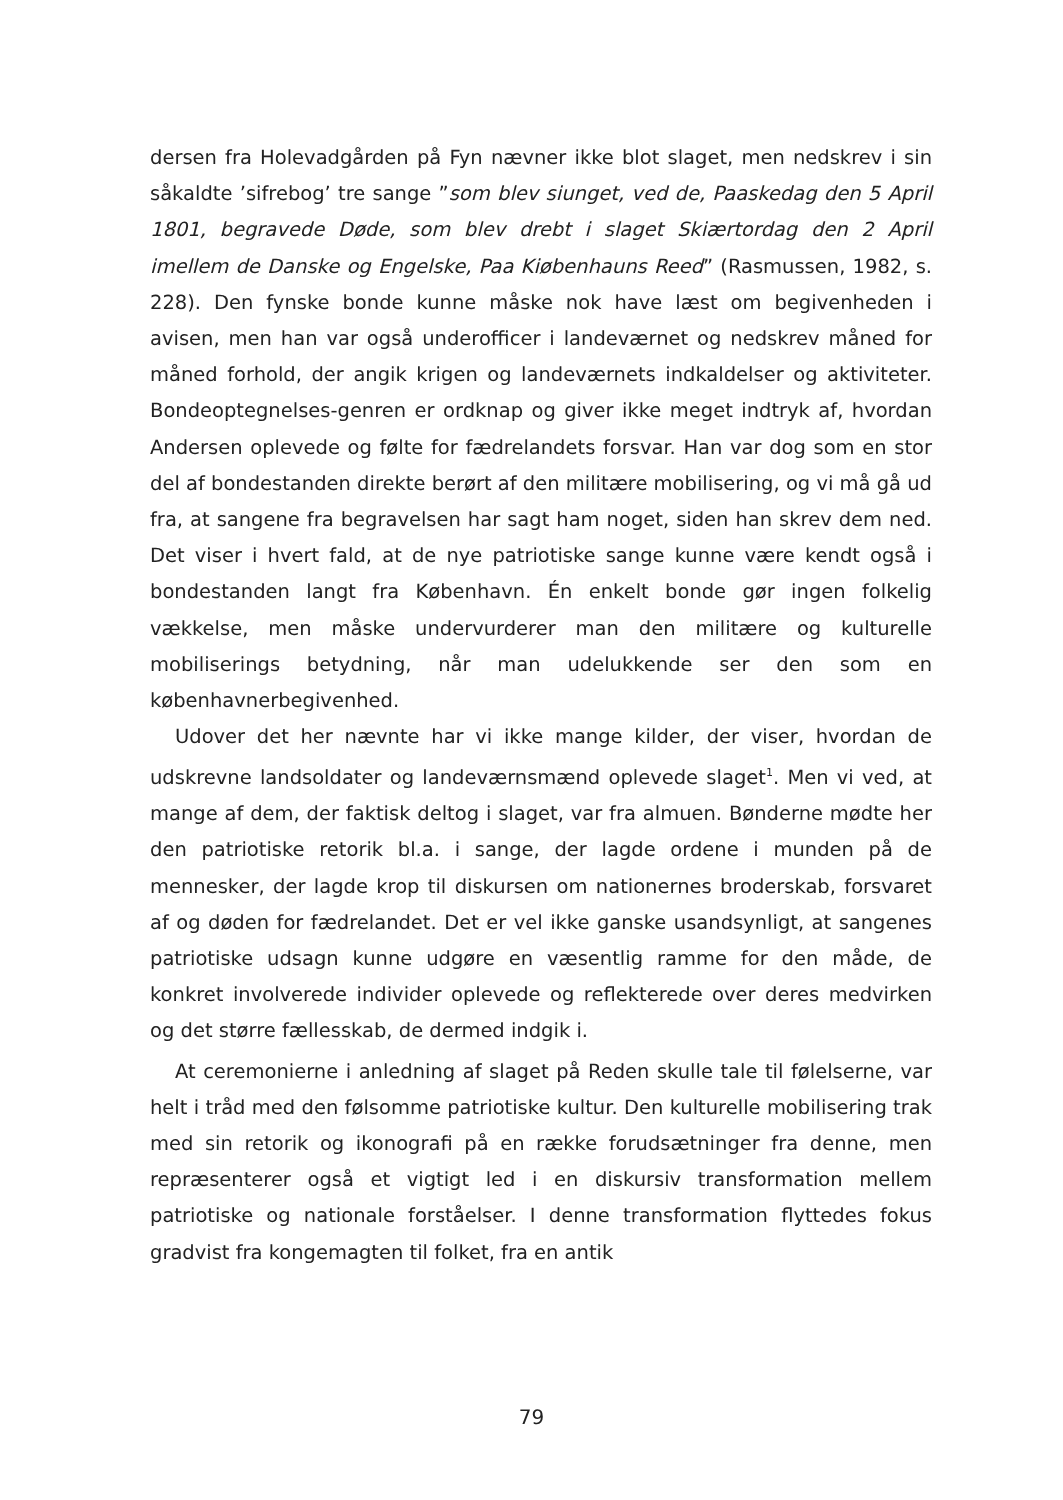dersen fra Holevadgården på Fyn nævner ikke blot slaget, men nedskrev i sin såkaldte ’sifrebog’ tre sange ”som blev siunget, ved de, Paaskedag den 5 April 1801, begravede Døde, som blev drebt i slaget Skiærtordag den 2 April imellem de Danske og Engelske, Paa Kiøbenhauns Reed” (Rasmussen, 1982, s. 228). Den fynske bonde kunne måske nok have læst om begivenheden i avisen, men han var også underofficer i landeværnet og nedskrev måned for måned forhold, der angik krigen og landeværnets indkaldelser og aktiviteter. Bondeoptegnelses-genren er ordknap og giver ikke meget indtryk af, hvordan Andersen oplevede og følte for fædrelandets forsvar. Han var dog som en stor del af bondestanden direkte berørt af den militære mobilisering, og vi må gå ud fra, at sangene fra begravelsen har sagt ham noget, siden han skrev dem ned. Det viser i hvert fald, at de nye patriotiske sange kunne være kendt også i bondestanden langt fra København. Én enkelt bonde gør ingen folkelig vækkelse, men måske undervurderer man den militære og kulturelle mobiliserings betydning, når man udelukkende ser den som en københavnerbegivenhed.
Udover det her nævnte har vi ikke mange kilder, der viser, hvordan de udskrevne landsoldater og landeværnsmænd oplevede slaget<sup>1</sup>. Men vi ved, at mange af dem, der faktisk deltog i slaget, var fra almuen. Bønderne mødte her den patriotiske retorik bl.a. i sange, der lagde ordene i munden på de mennesker, der lagde krop til diskursen om nationernes broderskab, forsvaret af og døden for fædrelandet. Det er vel ikke ganske usandsynligt, at sangenes patriotiske udsagn kunne udgøre en væsentlig ramme for den måde, de konkret involverede individer oplevede og reflekterede over deres medvirken og det større fællesskab, de dermed indgik i.
At ceremonierne i anledning af slaget på Reden skulle tale til følelserne, var helt i tråd med den følsomme patriotiske kultur. Den kulturelle mobilisering trak med sin retorik og ikonografi på en række forudsætninger fra denne, men repræsenterer også et vigtigt led i en diskursiv transformation mellem patriotiske og nationale forståelser. I denne transformation flyttedes fokus gradvist fra kongemagten til folket, fra en antik
79